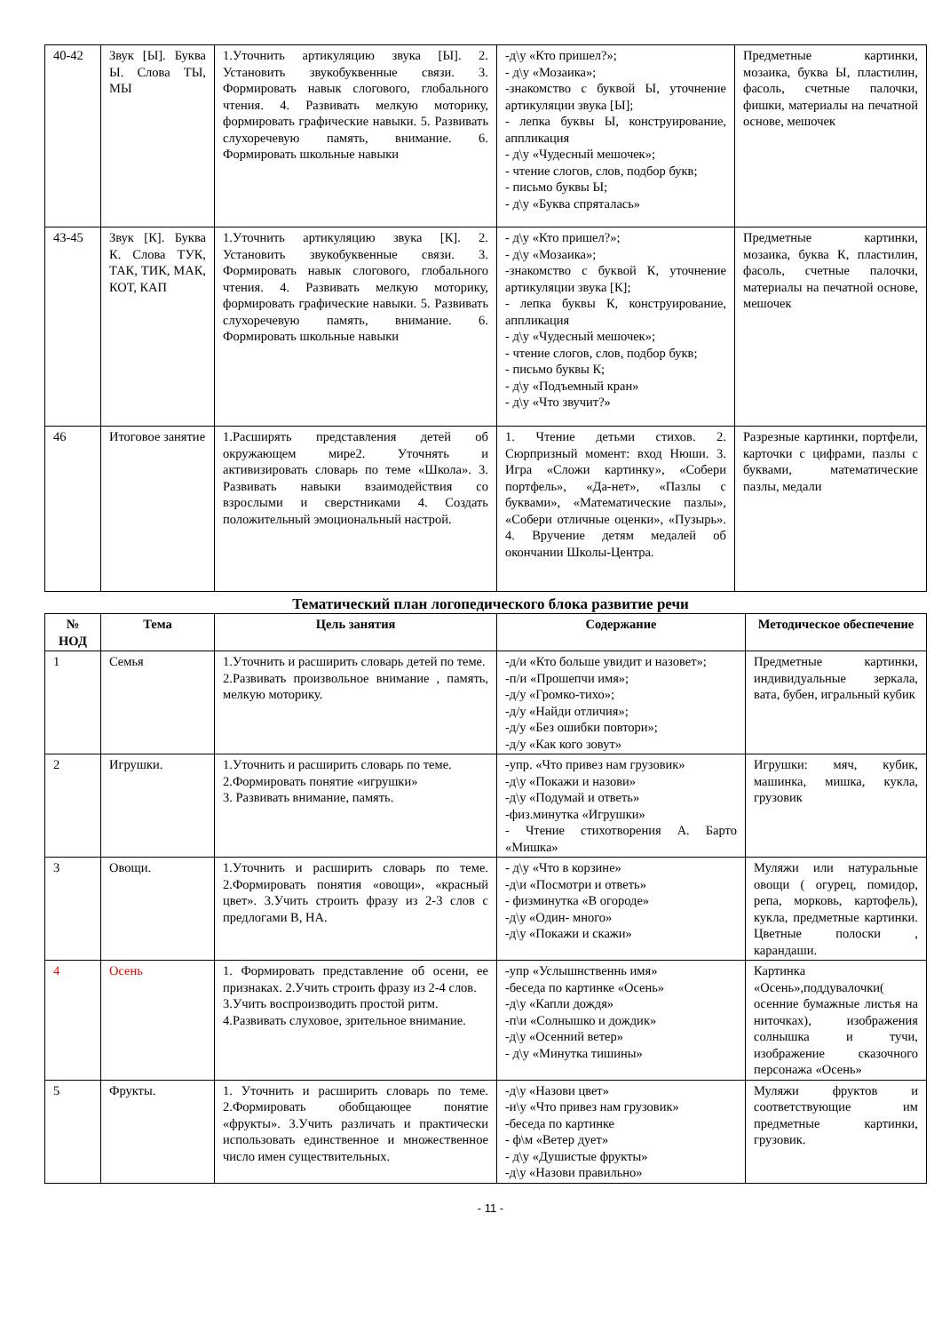| 40-42 | Звук [Ы]. Буква Ы. Слова ТЫ, МЫ | 1.Уточнить артикуляцию звука [Ы]. 2. Установить звукобуквенные связи. 3. Формировать навык слогового, глобального чтения. 4. Развивать мелкую моторику, формировать графические навыки. 5. Развивать слухоречевую память, внимание. 6. Формировать школьные навыки | -д\у «Кто пришел?»; - д\у «Мозаика»; -знакомство с буквой Ы, уточнение артикуляции звука [Ы]; - лепка буквы Ы, конструирование, аппликация - д\у «Чудесный мешочек»; - чтение слогов, слов, подбор букв; - письмо буквы Ы; - д\у «Буква спряталась» | Предметные картинки, мозаика, буква Ы, пластилин, фасоль, счетные палочки, фишки, материалы на печатной основе, мешочек |
| 43-45 | Звук [К]. Буква К. Слова ТУК, ТАК, ТИК, МАК, КОТ, КАП | 1.Уточнить артикуляцию звука [К]. 2. Установить звукобуквенные связи. 3. Формировать навык слогового, глобального чтения. 4. Развивать мелкую моторику, формировать графические навыки. 5. Развивать слухоречевую память, внимание. 6. Формировать школьные навыки | - д\у «Кто пришел?»; - д\у «Мозаика»; -знакомство с буквой К, уточнение артикуляции звука [К]; - лепка буквы К, конструирование, аппликация - д\у «Чудесный мешочек»; - чтение слогов, слов, подбор букв; - письмо буквы К; - д\у «Подъемный кран» - д\у «Что звучит?» | Предметные картинки, мозаика, буква К, пластилин, фасоль, счетные палочки, материалы на печатной основе, мешочек |
| 46 | Итоговое занятие | 1.Расширять представления детей об окружающем мире2. Уточнять и активизировать словарь по теме «Школа». 3. Развивать навыки взаимодействия со взрослыми и сверстниками 4. Создать положительный эмоциональный настрой. | 1. Чтение детьми стихов. 2. Сюрпризный момент: вход Нюши. 3. Игра «Сложи картинку», «Собери портфель», «Да-нет», «Пазлы с буквами», «Математические пазлы», «Собери отличные оценки», «Пузырь». 4. Вручение детям медалей об окончании Школы-Центра. | Разрезные картинки, портфели, карточки с цифрами, пазлы с буквами, математические пазлы, медали |
Тематический план логопедического блока развитие речи
| № НОД | Тема | Цель занятия | Содержание | Методическое обеспечение |
| --- | --- | --- | --- | --- |
| 1 | Семья | 1.Уточнить и расширить словарь детей по теме. 2.Развивать произвольное внимание , память, мелкую моторику. | -д/и «Кто больше увидит и назовет»; -п/и «Прошепчи имя»; -д/у «Громко-тихо»; -д/у «Найди отличия»; -д/у «Без ошибки повтори»; -д/у «Как кого зовут» | Предметные картинки, индивидуальные зеркала, вата, бубен, игральный кубик |
| 2 | Игрушки. | 1.Уточнить и расширить словарь по теме. 2.Формировать понятие «игрушки» 3. Развивать внимание, память. | -упр. «Что привез нам грузовик» -д\у «Покажи и назови» -д\у «Подумай и ответь» -физ.минутка «Игрушки» - Чтение стихотворения А. Барто «Мишка» | Игрушки: мяч, кубик, машинка, мишка, кукла, грузовик |
| 3 | Овощи. | 1.Уточнить и расширить словарь по теме. 2.Формировать понятия «овощи», «красный цвет». 3.Учить строить фразу из 2-3 слов с предлогами В, НА. | - д\у «Что в корзине» -д\и «Посмотри и ответь» - физминутка «В огороде» -д\у «Один- много» -д\у «Покажи и скажи» | Муляжи или натуральные овощи ( огурец, помидор, репа, морковь, картофель), кукла, предметные картинки. Цветные полоски , карандаши. |
| 4 | Осень | 1. Формировать представление об осени, ее признаках. 2.Учить строить фразу из 2-4 слов. 3.Учить воспроизводить простой ритм. 4.Развивать слуховое, зрительное внимание. | -упр «Услышнственнь имя» -беседа по картинке «Осень» -д\у «Капли дождя» -п\и «Солнышко и дождик» -д\у «Осенний ветер» - д\у «Минутка тишины» | Картинка «Осень»,поддувалочки( осенние бумажные листья на ниточках), изображения солнышка и тучи, изображение сказочного персонажа «Осень» |
| 5 | Фрукты. | 1. Уточнить и расширить словарь по теме. 2.Формировать обобщающее понятие «фрукты». 3.Учить различать и практически использовать единственное и множественное число имен существительных. | -д\у «Назови цвет» -и\у «Что привез нам грузовик» -беседа по картинке - ф\м «Ветер дует» - д\у «Душистые фрукты» -д\у «Назови правильно» | Муляжи фруктов и соответствующие им предметные картинки, грузовик. |
- 11 -